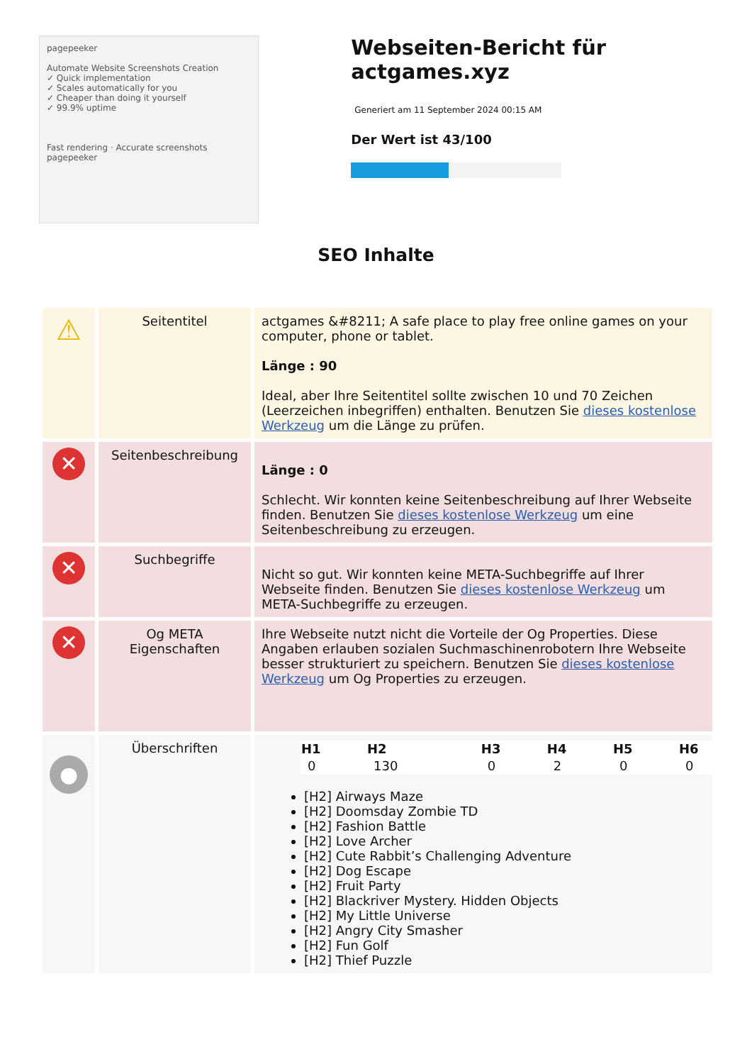pagepeeker
Automate Website Screenshots Creation
✓ Quick implementation
✓ Scales automatically for you
✓ Cheaper than doing it yourself
✓ 99.9% uptime
Fast rendering · Accurate screenshots
pagepeeker
Webseiten-Bericht für actgames.xyz
Generiert am 11 September 2024 00:15 AM
Der Wert ist 43/100
SEO Inhalte
| ⚠ | Seitentitel | actgames &#8211; A safe place to play free online games on your computer, phone or tablet. Länge : 90 Ideal, aber Ihre Seitentitel sollte zwischen 10 und 70 Zeichen (Leerzeichen inbegriffen) enthalten. Benutzen Sie dieses kostenlose Werkzeug um die Länge zu prüfen. |
| ✕ | Seitenbeschreibung | Länge : 0 Schlecht. Wir konnten keine Seitenbeschreibung auf Ihrer Webseite finden. Benutzen Sie dieses kostenlose Werkzeug um eine Seitenbeschreibung zu erzeugen. |
| ✕ | Suchbegriffe | Nicht so gut. Wir konnten keine META-Suchbegriffe auf Ihrer Webseite finden. Benutzen Sie dieses kostenlose Werkzeug um META-Suchbegriffe zu erzeugen. |
| ✕ | Og META Eigenschaften | Ihre Webseite nutzt nicht die Vorteile der Og Properties. Diese Angaben erlauben sozialen Suchmaschinenrobotern Ihre Webseite besser strukturiert zu speichern. Benutzen Sie dieses kostenlose Werkzeug um Og Properties zu erzeugen. |
| ● | Überschriften | / H1 / H2 / H3 / H4 / H5 / H6 / / --- / --- / --- / --- / --- / --- / / 0 / 130 / 0 / 2 / 0 / 0 / [H2] Airways Maze [H2] Doomsday Zombie TD [H2] Fashion Battle [H2] Love Archer [H2] Cute Rabbit’s Challenging Adventure [H2] Dog Escape [H2] Fruit Party [H2] Blackriver Mystery. Hidden Objects [H2] My Little Universe [H2] Angry City Smasher [H2] Fun Golf [H2] Thief Puzzle |